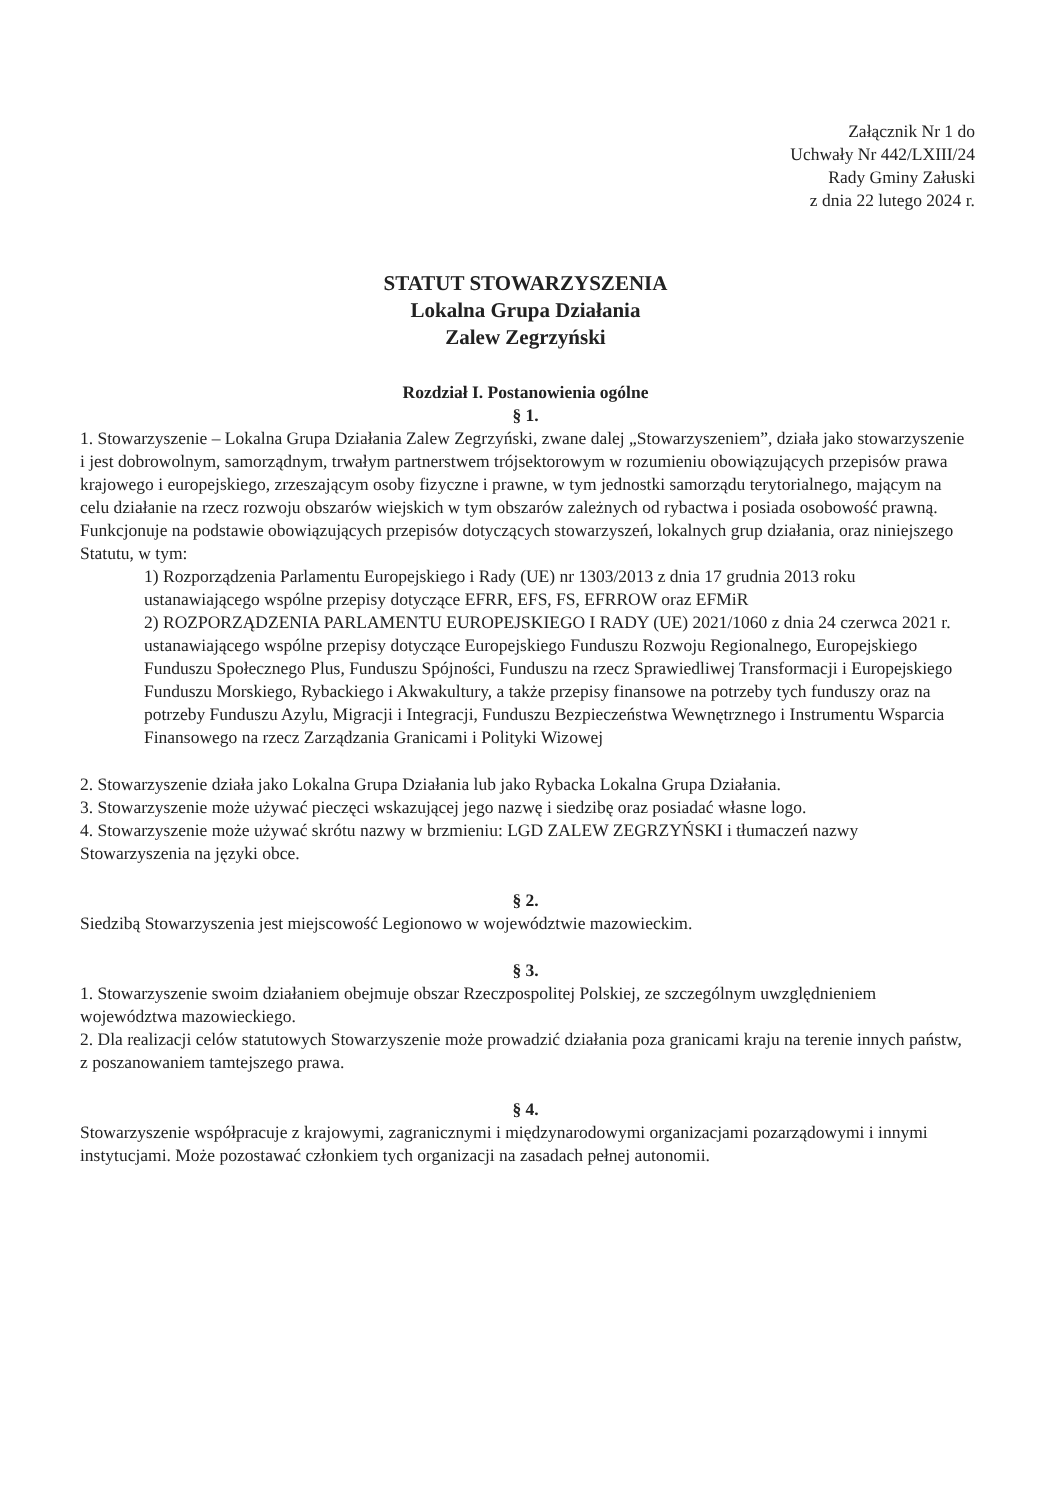Załącznik Nr 1 do
Uchwały Nr 442/LXIII/24
Rady Gminy Załuski
z dnia 22 lutego 2024 r.
STATUT STOWARZYSZENIA
Lokalna Grupa Działania
Zalew Zegrzyński
Rozdział I. Postanowienia ogólne
§ 1.
1. Stowarzyszenie – Lokalna Grupa Działania Zalew Zegrzyński, zwane dalej „Stowarzyszeniem”, działa jako stowarzyszenie i jest dobrowolnym, samorządnym, trwałym partnerstwem trójsektorowym w rozumieniu obowiązujących przepisów prawa krajowego i europejskiego, zrzeszającym osoby fizyczne i prawne, w tym jednostki samorządu terytorialnego, mającym na celu działanie na rzecz rozwoju obszarów wiejskich w tym obszarów zależnych od rybactwa i posiada osobowość prawną. Funkcjonuje na podstawie obowiązujących przepisów dotyczących stowarzyszeń, lokalnych grup działania, oraz niniejszego Statutu, w tym:
1) Rozporządzenia Parlamentu Europejskiego i Rady (UE) nr 1303/2013 z dnia 17 grudnia 2013 roku ustanawiającego wspólne przepisy dotyczące EFRR, EFS, FS, EFRROW oraz EFMiR
2) ROZPORZĄDZENIA PARLAMENTU EUROPEJSKIEGO I RADY (UE) 2021/1060 z dnia 24 czerwca 2021 r. ustanawiającego wspólne przepisy dotyczące Europejskiego Funduszu Rozwoju Regionalnego, Europejskiego Funduszu Społecznego Plus, Funduszu Spójności, Funduszu na rzecz Sprawiedliwej Transformacji i Europejskiego Funduszu Morskiego, Rybackiego i Akwakultury, a także przepisy finansowe na potrzeby tych funduszy oraz na potrzeby Funduszu Azylu, Migracji i Integracji, Funduszu Bezpieczeństwa Wewnętrznego i Instrumentu Wsparcia Finansowego na rzecz Zarządzania Granicami i Polityki Wizowej
2. Stowarzyszenie działa jako Lokalna Grupa Działania lub jako Rybacka Lokalna Grupa Działania.
3. Stowarzyszenie może używać pieczęci wskazującej jego nazwę i siedzibę oraz posiadać własne logo.
4. Stowarzyszenie może używać skrótu nazwy w brzmieniu: LGD ZALEW ZEGRZYŃSKI i tłumaczeń nazwy Stowarzyszenia na języki obce.
§ 2.
Siedzibą Stowarzyszenia jest miejscowość Legionowo w województwie mazowieckim.
§ 3.
1. Stowarzyszenie swoim działaniem obejmuje obszar Rzeczpospolitej Polskiej, ze szczególnym uwzględnieniem województwa mazowieckiego.
2. Dla realizacji celów statutowych Stowarzyszenie może prowadzić działania poza granicami kraju na terenie innych państw, z poszanowaniem tamtejszego prawa.
§ 4.
Stowarzyszenie współpracuje z krajowymi, zagranicznymi i międzynarodowymi organizacjami pozarządowymi i innymi instytucjami. Może pozostawać członkiem tych organizacji na zasadach pełnej autonomii.